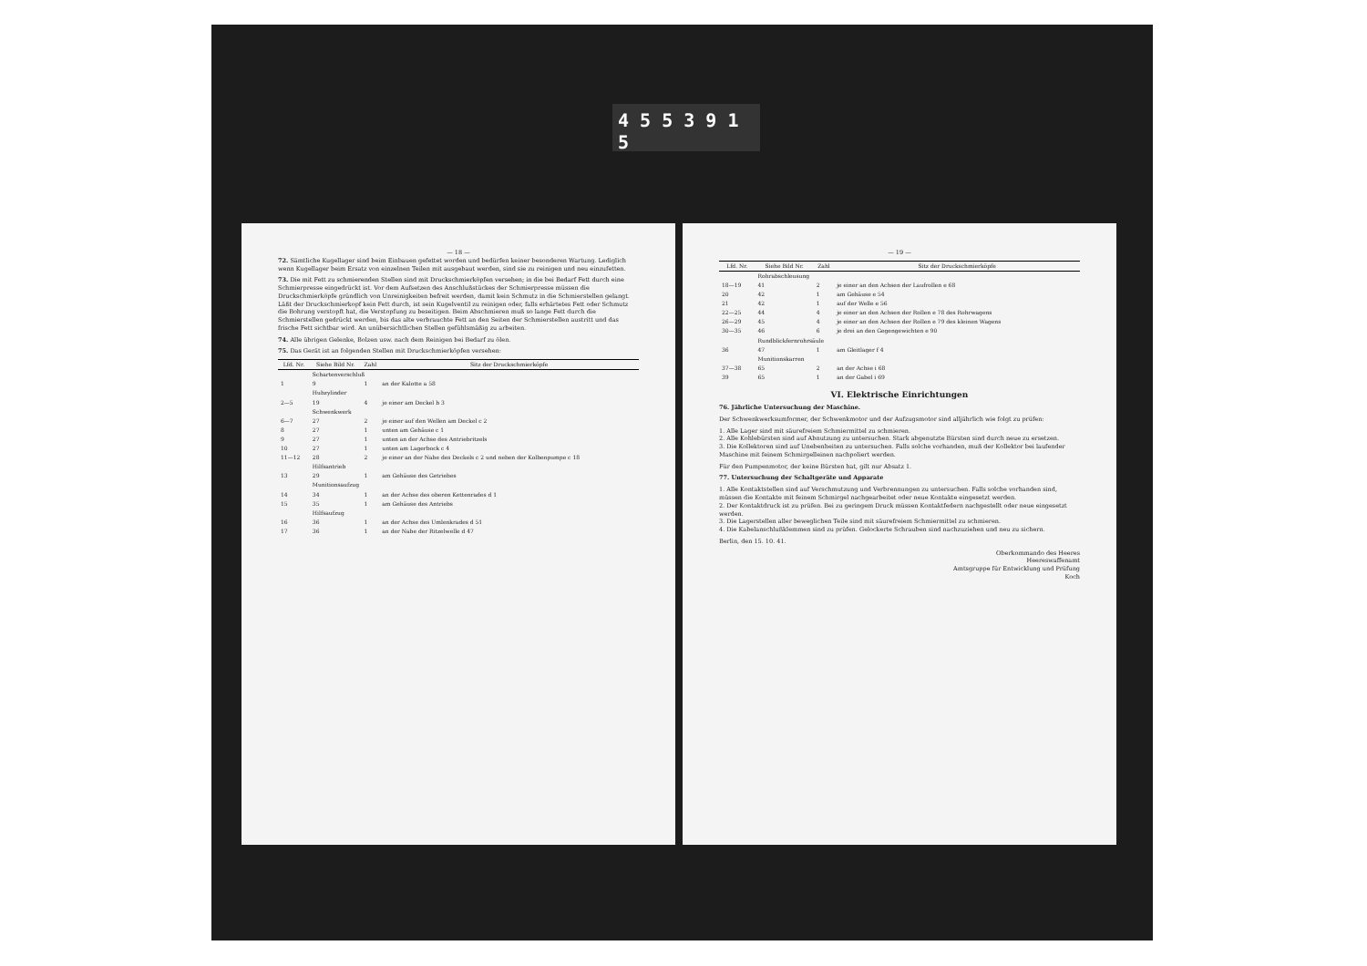4 5 5 3 9 1 5
— 18 —
72. Sämtliche Kugellager sind beim Einbauen gefettet worden und bedürfen keiner besonderen Wartung. Lediglich wenn Kugellager beim Ersatz von einzelnen Teilen mit ausgebaut werden, sind sie zu reinigen und neu einzufetten.
73. Die mit Fett zu schmierenden Stellen sind mit Druckschmierköpfen versehen; in die bei Bedarf Fett durch eine Schmierpresse eingedrückt ist. Vor dem Aufsetzen des Anschlußstückes der Schmierpresse müssen die Druckschmierköpfe gründlich von Unreinigkeiten befreit werden, damit kein Schmutz in die Schmierstellen gelangt. Läßt der Druckschmierkopf kein Fett durch, ist sein Kugelventil zu reinigen oder, falls erhärtetes Fett oder Schmutz die Bohrung verstopft hat, die Verstopfung zu beseitigen. Beim Abschmieren muß so lange Fett durch die Schmierstellen gedrückt werden, bis das alte verbrauchte Fett an den Seiten der Schmierstellen austritt und das frische Fett sichtbar wird. An unübersichtlichen Stellen gefühlsmäßig zu arbeiten.
74. Alle übrigen Gelenke, Bolzen usw. nach dem Reinigen bei Bedarf zu ölen.
75. Das Gerät ist an folgenden Stellen mit Druckschmierköpfen versehen:
| Lfd. Nr. | Siehe Bild Nr. | Zahl | Sitz der Druckschmierköpfe |
| --- | --- | --- | --- |
| | Schartenverschluß | | |
| 1 | 9 | 1 | an der Kalotte a 58 |
| | Hubzylinder | | |
| 2—5 | 19 | 4 | je einer am Deckel b 3 |
| | Schwenkwerk | | |
| 6—7 | 27 | 2 | je einer auf den Wellen am Deckel c 2 |
| 8 | 27 | 1 | unten am Gehäuse c 1 |
| 9 | 27 | 1 | unten an der Achse des Antriebritzels |
| 10 | 27 | 1 | unten am Lagerbock c 4 |
| 11—12 | 28 | 2 | je einer an der Nabe des Deckels c 2 und neben der Kolbenpumpe c 18 |
| | Hilfsantrieb | | |
| 13 | 29 | 1 | am Gehäuse des Getriebes |
| | Munitionsaufzug | | |
| 14 | 34 | 1 | an der Achse des oberen Kettenrades d 1 |
| 15 | 35 | 1 | am Gehäuse des Antriebs |
| | Hilfsaufzug | | |
| 16 | 36 | 1 | an der Achse des Umlenkrades d 51 |
| 17 | 36 | 1 | an der Nabe der Ritzelwelle d 47 |
— 19 —
| Lfd. Nr. | Siehe Bild Nr. | Zahl | Sitz der Druckschmierköpfe |
| --- | --- | --- | --- |
| | Rohrabschleusung | | |
| 18—19 | 41 | 2 | je einer an den Achsen der Laufrollen e 68 |
| 20 | 42 | 1 | am Gehäuse e 54 |
| 21 | 42 | 1 | auf der Welle e 56 |
| 22—25 | 44 | 4 | je einer an den Achsen der Rollen e 78 des Rohrwagens |
| 26—29 | 45 | 4 | je einer an den Achsen der Rollen e 79 des kleinen Wagens |
| 30—35 | 46 | 6 | je drei an den Gegengewichten e 90 |
| | Rundblickfernrohrsäule | | |
| 36 | 47 | 1 | am Gleitlager f 4 |
| | Munitionskarren | | |
| 37—38 | 65 | 2 | an der Achse i 68 |
| 39 | 65 | 1 | an der Gabel i 69 |
VI. Elektrische Einrichtungen
76. Jährliche Untersuchung der Maschine.
Der Schwenkwerksumformer, der Schwenkmotor und der Aufzugsmotor sind alljährlich wie folgt zu prüfen:
1. Alle Lager sind mit säurefreiem Schmiermittel zu schmieren.
2. Alle Kohlebürsten sind auf Abnutzung zu untersuchen. Stark abgenutzte Bürsten sind durch neue zu ersetzen.
3. Die Kollektoren sind auf Unebenheiten zu untersuchen. Falls solche vorhanden, muß der Kollektor bei laufender Maschine mit feinem Schmirgelleinen nachpoliert werden.
Für den Pumpenmotor, der keine Bürsten hat, gilt nur Absatz 1.
77. Untersuchung der Schaltgeräte und Apparate
1. Alle Kontaktstellen sind auf Verschmutzung und Verbrennungen zu untersuchen. Falls solche vorhanden sind, müssen die Kontakte mit feinem Schmirgel nachgearbeitet oder neue Kontakte eingesetzt werden.
2. Der Kontaktdruck ist zu prüfen. Bei zu geringem Druck müssen Kontaktfedern nachgestellt oder neue eingesetzt werden.
3. Die Lagerstellen aller beweglichen Teile sind mit säurefreiem Schmiermittel zu schmieren.
4. Die Kabelanschlußklemmen sind zu prüfen. Gelockerte Schrauben sind nachzuziehen und neu zu sichern.
Berlin, den 15. 10. 41.
Oberkommando des Heeres
Heereswaffenamt
Amtsgruppe für Entwicklung und Prüfung
Koch